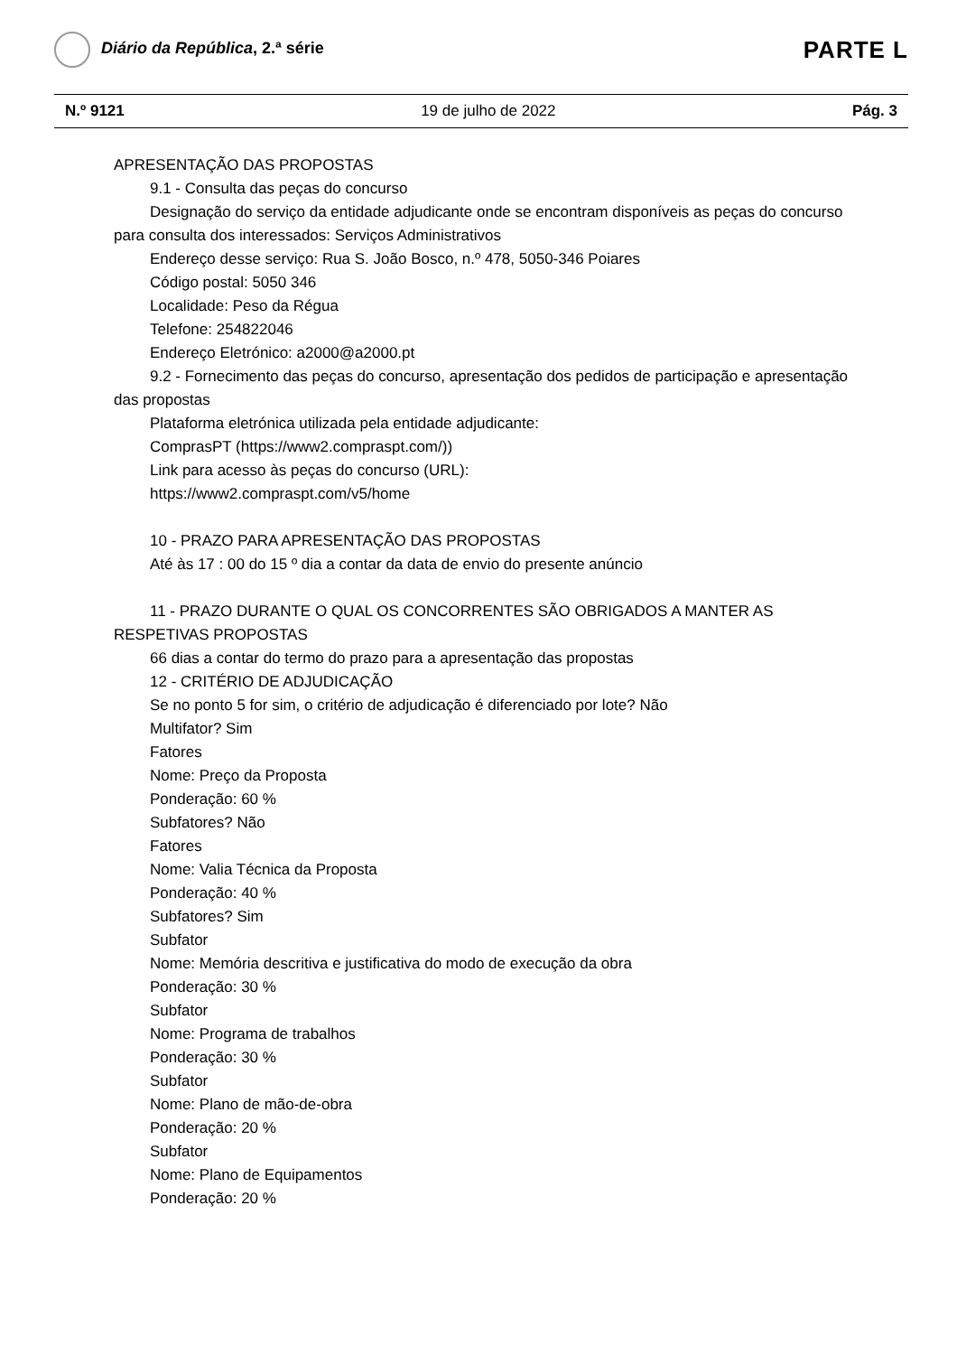Diário da República, 2.ª série
PARTE L
N.º 9121 19 de julho de 2022 Pág. 3
APRESENTAÇÃO DAS PROPOSTAS
9.1 - Consulta das peças do concurso
Designação do serviço da entidade adjudicante onde se encontram disponíveis as peças do concurso para consulta dos interessados: Serviços Administrativos
Endereço desse serviço: Rua S. João Bosco, n.º 478, 5050-346 Poiares
Código postal: 5050 346
Localidade: Peso da Régua
Telefone: 254822046
Endereço Eletrónico: a2000@a2000.pt
9.2 - Fornecimento das peças do concurso, apresentação dos pedidos de participação e apresentação das propostas
Plataforma eletrónica utilizada pela entidade adjudicante:
ComprasPT (https://www2.compraspt.com/))
Link para acesso às peças do concurso (URL):
https://www2.compraspt.com/v5/home
10 - PRAZO PARA APRESENTAÇÃO DAS PROPOSTAS
Até às 17 : 00 do 15 º dia a contar da data de envio do presente anúncio
11 - PRAZO DURANTE O QUAL OS CONCORRENTES SÃO OBRIGADOS A MANTER AS RESPETIVAS PROPOSTAS
66 dias a contar do termo do prazo para a apresentação das propostas
12 - CRITÉRIO DE ADJUDICAÇÃO
Se no ponto 5 for sim, o critério de adjudicação é diferenciado por lote? Não
Multifator? Sim
Fatores
Nome: Preço da Proposta
Ponderação: 60 %
Subfatores? Não
Fatores
Nome: Valia Técnica da Proposta
Ponderação: 40 %
Subfatores? Sim
Subfator
Nome: Memória descritiva e justificativa do modo de execução da obra
Ponderação: 30 %
Subfator
Nome: Programa de trabalhos
Ponderação: 30 %
Subfator
Nome: Plano de mão-de-obra
Ponderação: 20 %
Subfator
Nome: Plano de Equipamentos
Ponderação: 20 %